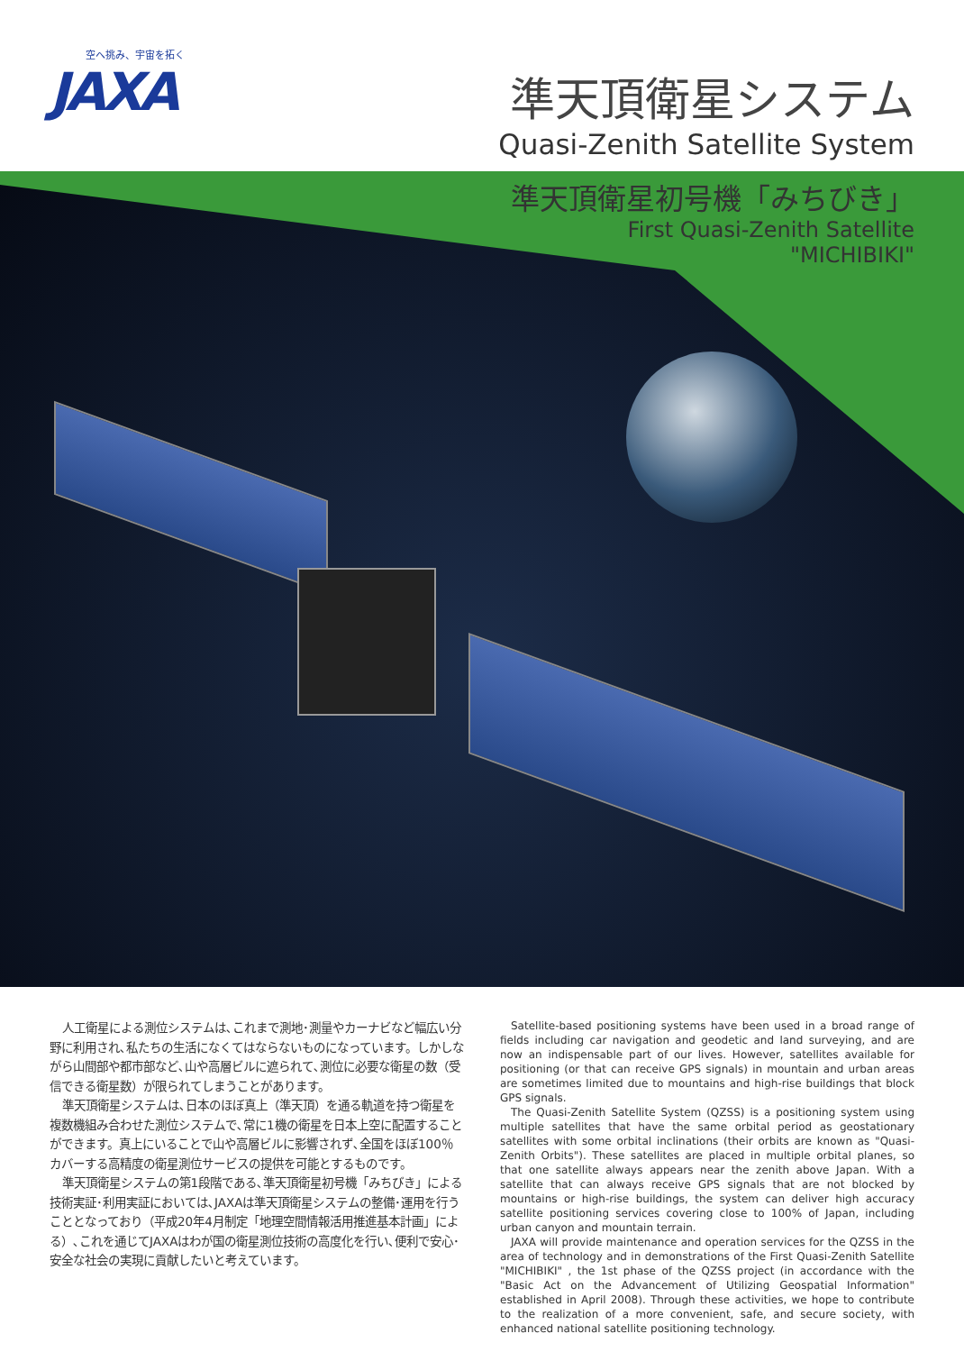空へ挑み、宇宙を拓く
JAXA
準天頂衛星システム
Quasi-Zenith Satellite System
準天頂衛星初号機「みちびき」
First Quasi-Zenith Satellite
"MICHIBIKI"
人工衛星による測位システムは､これまで測地･測量やカーナビなど幅広い分野に利用され､私たちの生活になくてはならないものになっています。しかしながら山間部や都市部など､山や高層ビルに遮られて､測位に必要な衛星の数（受信できる衛星数）が限られてしまうことがあります。
準天頂衛星システムは､日本のほぼ真上（準天頂）を通る軌道を持つ衛星を複数機組み合わせた測位システムで､常に1機の衛星を日本上空に配置することができます。真上にいることで山や高層ビルに影響されず､全国をほぼ100％カバーする高精度の衛星測位サービスの提供を可能とするものです。
準天頂衛星システムの第1段階である､準天頂衛星初号機「みちびき」による技術実証･利用実証においては､JAXAは準天頂衛星システムの整備･運用を行うこととなっており（平成20年4月制定「地理空間情報活用推進基本計画」による）､これを通じてJAXAはわが国の衛星測位技術の高度化を行い､便利で安心･安全な社会の実現に貢献したいと考えています。
Satellite-based positioning systems have been used in a broad range of fields including car navigation and geodetic and land surveying, and are now an indispensable part of our lives. However, satellites available for positioning (or that can receive GPS signals) in mountain and urban areas are sometimes limited due to mountains and high-rise buildings that block GPS signals.
The Quasi-Zenith Satellite System (QZSS) is a positioning system using multiple satellites that have the same orbital period as geostationary satellites with some orbital inclinations (their orbits are known as "Quasi-Zenith Orbits"). These satellites are placed in multiple orbital planes, so that one satellite always appears near the zenith above Japan. With a satellite that can always receive GPS signals that are not blocked by mountains or high-rise buildings, the system can deliver high accuracy satellite positioning services covering close to 100% of Japan, including urban canyon and mountain terrain.
JAXA will provide maintenance and operation services for the QZSS in the area of technology and in demonstrations of the First Quasi-Zenith Satellite "MICHIBIKI" , the 1st phase of the QZSS project (in accordance with the "Basic Act on the Advancement of Utilizing Geospatial Information" established in April 2008). Through these activities, we hope to contribute to the realization of a more convenient, safe, and secure society, with enhanced national satellite positioning technology.